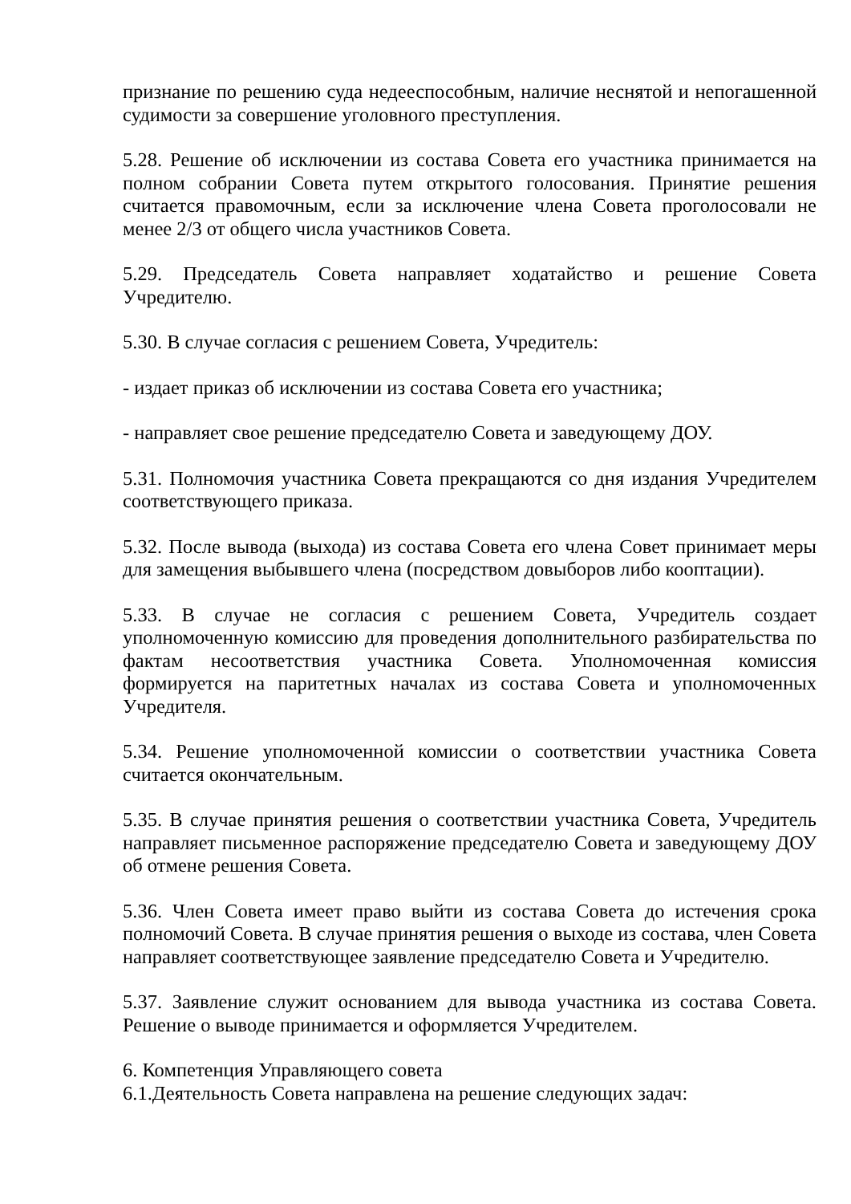признание по решению суда недееспособным, наличие неснятой и непогашенной судимости за совершение уголовного преступления.
5.28. Решение об исключении из состава Совета его участника принимается на полном собрании Совета путем открытого голосования. Принятие решения считается правомочным, если за исключение члена Совета проголосовали не менее 2/3 от общего числа участников Совета.
5.29. Председатель Совета направляет ходатайство и решение Совета Учредителю.
5.30. В случае согласия с решением Совета, Учредитель:
- издает приказ об исключении из состава Совета его участника;
- направляет свое решение председателю Совета и заведующему ДОУ.
5.31. Полномочия участника Совета прекращаются со дня издания Учредителем соответствующего приказа.
5.32. После вывода (выхода) из состава Совета его члена Совет принимает меры для замещения выбывшего члена (посредством довыборов либо кооптации).
5.33. В случае не согласия с решением Совета, Учредитель создает уполномоченную комиссию для проведения дополнительного разбирательства по фактам несоответствия участника Совета. Уполномоченная комиссия формируется на паритетных началах из состава Совета и уполномоченных Учредителя.
5.34. Решение уполномоченной комиссии о соответствии участника Совета считается окончательным.
5.35. В случае принятия решения о соответствии участника Совета, Учредитель направляет письменное распоряжение председателю Совета и заведующему ДОУ об отмене решения Совета.
5.36. Член Совета имеет право выйти из состава Совета до истечения срока полномочий Совета. В случае принятия решения о выходе из состава, член Совета направляет соответствующее заявление председателю Совета и Учредителю.
5.37. Заявление служит основанием для вывода участника из состава Совета. Решение о выводе принимается и оформляется Учредителем.
6. Компетенция Управляющего совета
6.1.Деятельность Совета направлена на решение следующих задач: